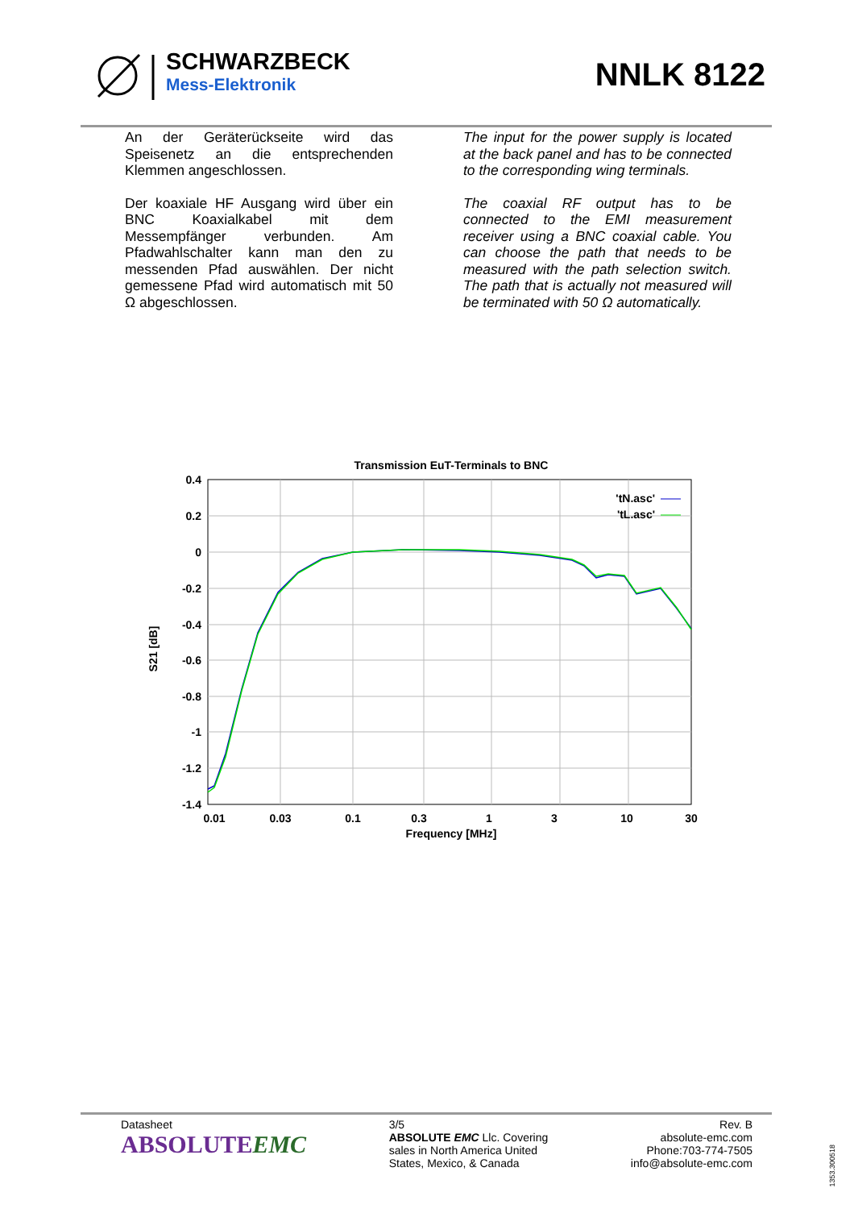SCHWARZBECK
Mess-Elektronik
NNLK 8122
An der Geräterückseite wird das Speisenetz an die entsprechenden Klemmen angeschlossen.
Der koaxiale HF Ausgang wird über ein BNC Koaxialkabel mit dem Messempfänger verbunden. Am Pfadwahlschalter kann man den zu messenden Pfad auswählen. Der nicht gemessene Pfad wird automatisch mit 50 Ω abgeschlossen.
The input for the power supply is located at the back panel and has to be connected to the corresponding wing terminals.
The coaxial RF output has to be connected to the EMI measurement receiver using a BNC coaxial cable. You can choose the path that needs to be measured with the path selection switch. The path that is actually not measured will be terminated with 50 Ω automatically.
Transmission EuT-Terminals to BNC
0.4
0.2
0
-0.2
-0.4
-0.6
-0.8
-1
-1.2
-1.4
0.01
0.03
0.1
0.3
1
3
10
30
Frequency [MHz]
S21 [dB]
'tN.asc'
'tL.asc'
Datasheet
ABSOLUTEEMC
3/5
ABSOLUTE EMC Llc. Covering
sales in North America United
States, Mexico, & Canada
Rev. B
absolute-emc.com
Phone:703-774-7505
info@absolute-emc.com
1353.300518